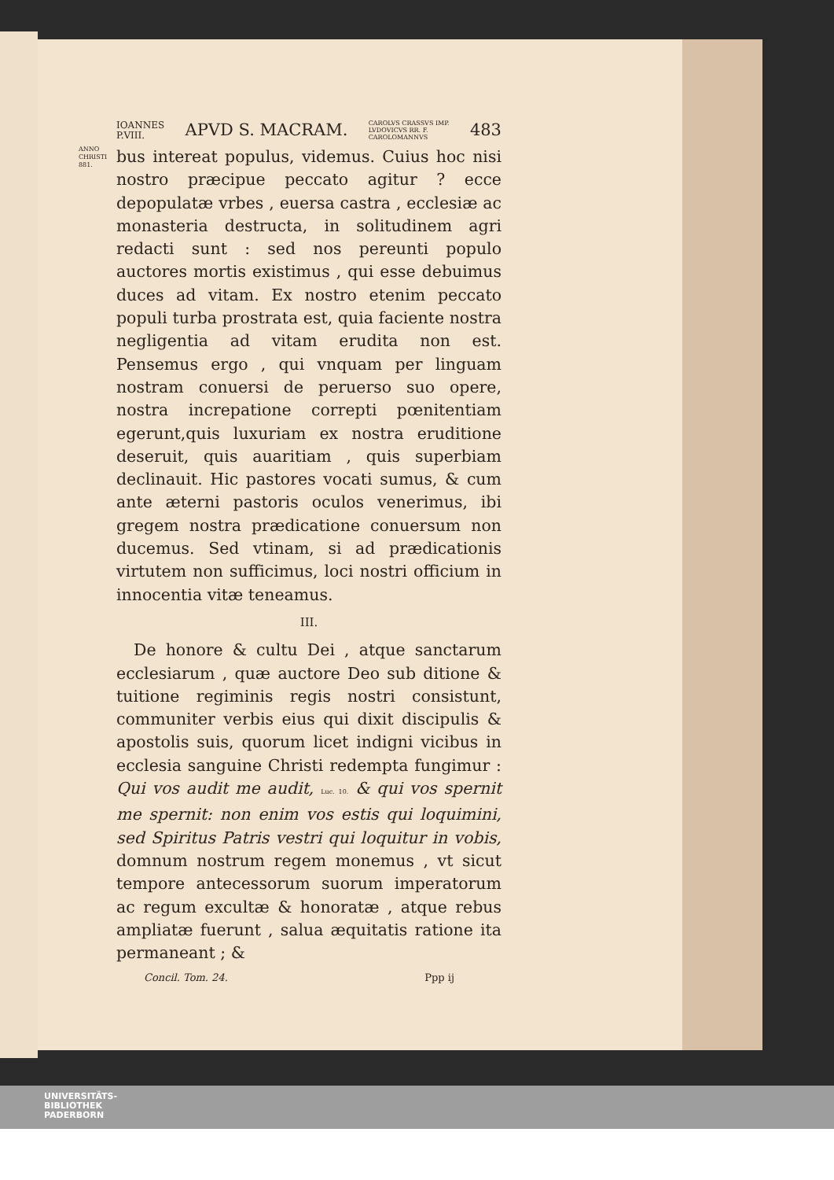IOANNES
P.VIII. APVD S. MACRAM. CAROLVS CRASSVS IMP.
LVDOVICVS RR. F.
CAROLOMANNVS 483
ANNO
CHRISTI
881.
bus intereat populus, videmus. Cuius hoc nisi nostro præcipue peccato agitur ? ecce depopulatæ vrbes , euersa castra , ecclesiæ ac monasteria destructa, in solitudinem agri redacti sunt : sed nos pereunti populo auctores mortis existimus , qui esse debuimus duces ad vitam. Ex nostro etenim peccato populi turba prostrata est, quia faciente nostra negligentia ad vitam erudita non est. Pensemus ergo , qui vnquam per linguam nostram conuersi de peruerso suo opere, nostra increpatione correpti pœnitentiam egerunt,quis luxuriam ex nostra eruditione deseruit, quis auaritiam , quis superbiam declinauit. Hic pastores vocati sumus, & cum ante æterni pastoris oculos venerimus, ibi gregem nostra prædicatione conuersum non ducemus. Sed vtinam, si ad prædicationis virtutem non sufficimus, loci nostri officium in innocentia vitæ teneamus.
III.
De honore & cultu Dei , atque sanctarum ecclesiarum , quæ auctore Deo sub ditione & tuitione regiminis regis nostri consistunt, communiter verbis eius qui dixit discipulis & apostolis suis, quorum licet indigni vicibus in ecclesia sanguine Christi redempta fungimur : Qui vos audit me audit, Luc. 10. & qui vos spernit me spernit: non enim vos estis qui loquimini, sed Spiritus Patris vestri qui loquitur in vobis, domnum nostrum regem monemus , vt sicut tempore antecessorum suorum imperatorum ac regum excultæ & honoratæ , atque rebus ampliatæ fuerunt , salua æquitatis ratione ita permaneant ; &
Concil. Tom. 24. Ppp ij
UNIVERSITÄTS-
BIBLIOTHEK
PADERBORN